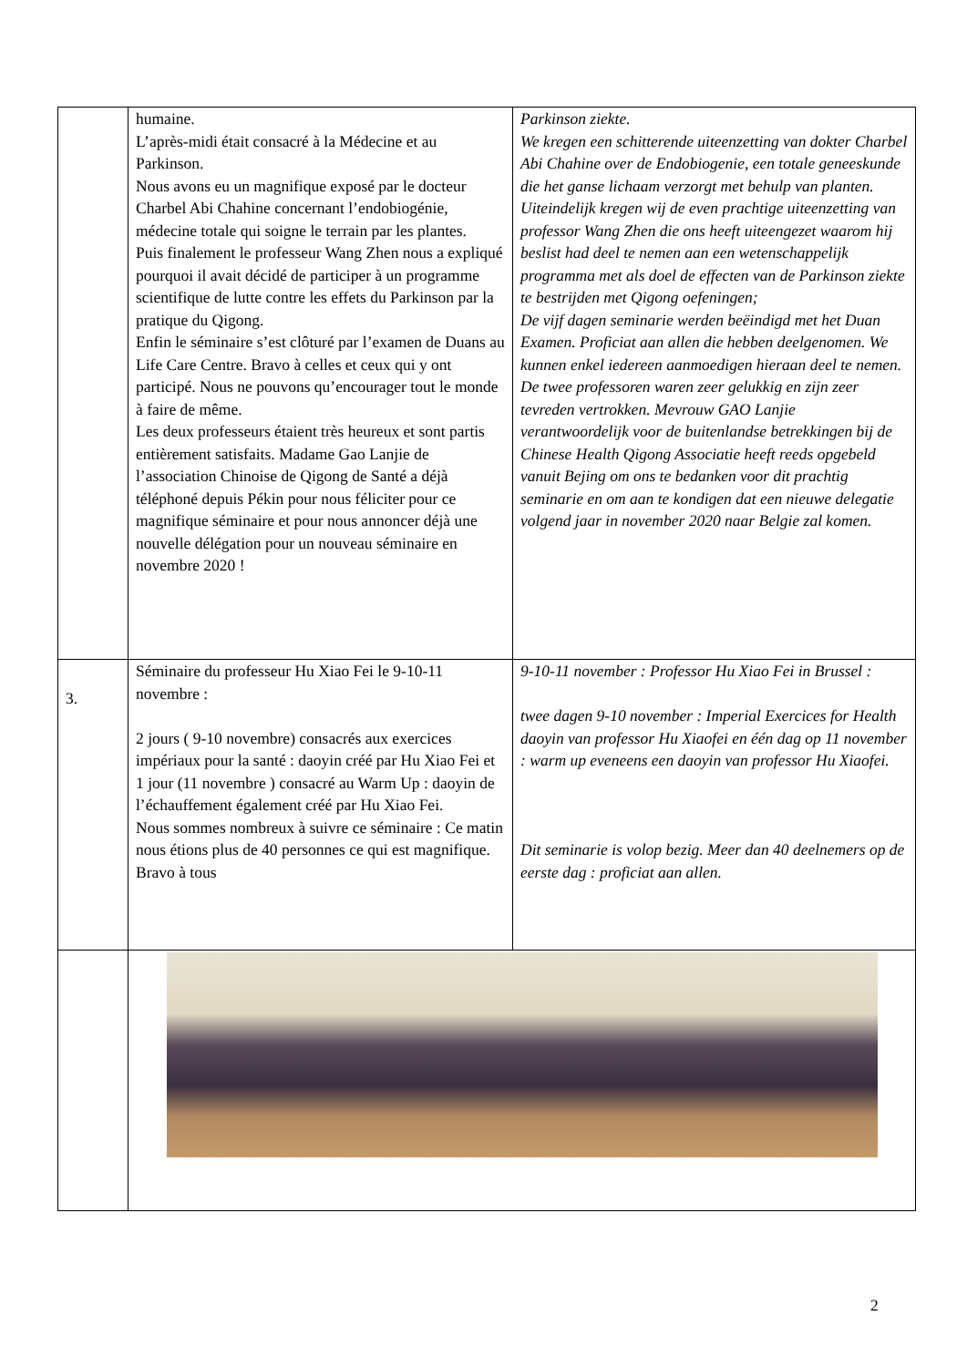| | humaine. L’après-midi était consacré à la Médecine et au Parkinson. Nous avons eu un magnifique exposé par le docteur Charbel Abi Chahine concernant l’endobiogénie, médecine totale qui soigne le terrain par les plantes. Puis finalement le professeur Wang Zhen nous a expliqué pourquoi il avait décidé de participer à un programme scientifique de lutte contre les effets du Parkinson par la pratique du Qigong. Enfin le séminaire s’est clôturé par l’examen de Duans au Life Care Centre. Bravo à celles et ceux qui y ont participé. Nous ne pouvons qu’encourager tout le monde à faire de même. Les deux professeurs étaient très heureux et sont partis entièrement satisfaits. Madame Gao Lanjie de l’association Chinoise de Qigong de Santé a déjà téléphoné depuis Pékin pour nous féliciter pour ce magnifique séminaire et pour nous annoncer déjà une nouvelle délégation pour un nouveau séminaire en novembre 2020 ! | Parkinson ziekte. We kregen een schitterende uiteenzetting van dokter Charbel Abi Chahine over de Endobiogenie, een totale geneeskunde die het ganse lichaam verzorgt met behulp van planten. Uiteindelijk kregen wij de even prachtige uiteenzetting van professor Wang Zhen die ons heeft uiteengezet waarom hij beslist had deel te nemen aan een wetenschappelijk programma met als doel de effecten van de Parkinson ziekte te bestrijden met Qigong oefeningen; De vijf dagen seminarie werden beëindigd met het Duan Examen. Proficiat aan allen die hebben deelgenomen. We kunnen enkel iedereen aanmoedigen hieraan deel te nemen. De twee professoren waren zeer gelukkig en zijn zeer tevreden vertrokken. Mevrouw GAO Lanjie verantwoordelijk voor de buitenlandse betrekkingen bij de Chinese Health Qigong Associatie heeft reeds opgebeld vanuit Bejing om ons te bedanken voor dit prachtig seminarie en om aan te kondigen dat een nieuwe delegatie volgend jaar in november 2020 naar Belgie zal komen. |
| 3. | Séminaire du professeur Hu Xiao Fei le 9-10-11 novembre : 2 jours ( 9-10 novembre) consacrés aux exercices impériaux pour la santé : daoyin créé par Hu Xiao Fei et 1 jour (11 novembre ) consacré au Warm Up : daoyin de l’échauffement également créé par Hu Xiao Fei. Nous sommes nombreux à suivre ce séminaire : Ce matin nous étions plus de 40 personnes ce qui est magnifique. Bravo à tous | 9-10-11 november : Professor Hu Xiao Fei in Brussel : twee dagen 9-10 november : Imperial Exercices for Health daoyin van professor Hu Xiaofei en één dag op 11 november : warm up eveneens een daoyin van professor Hu Xiaofei. Dit seminarie is volop bezig. Meer dan 40 deelnemers op de eerste dag : proficiat aan allen. |
2